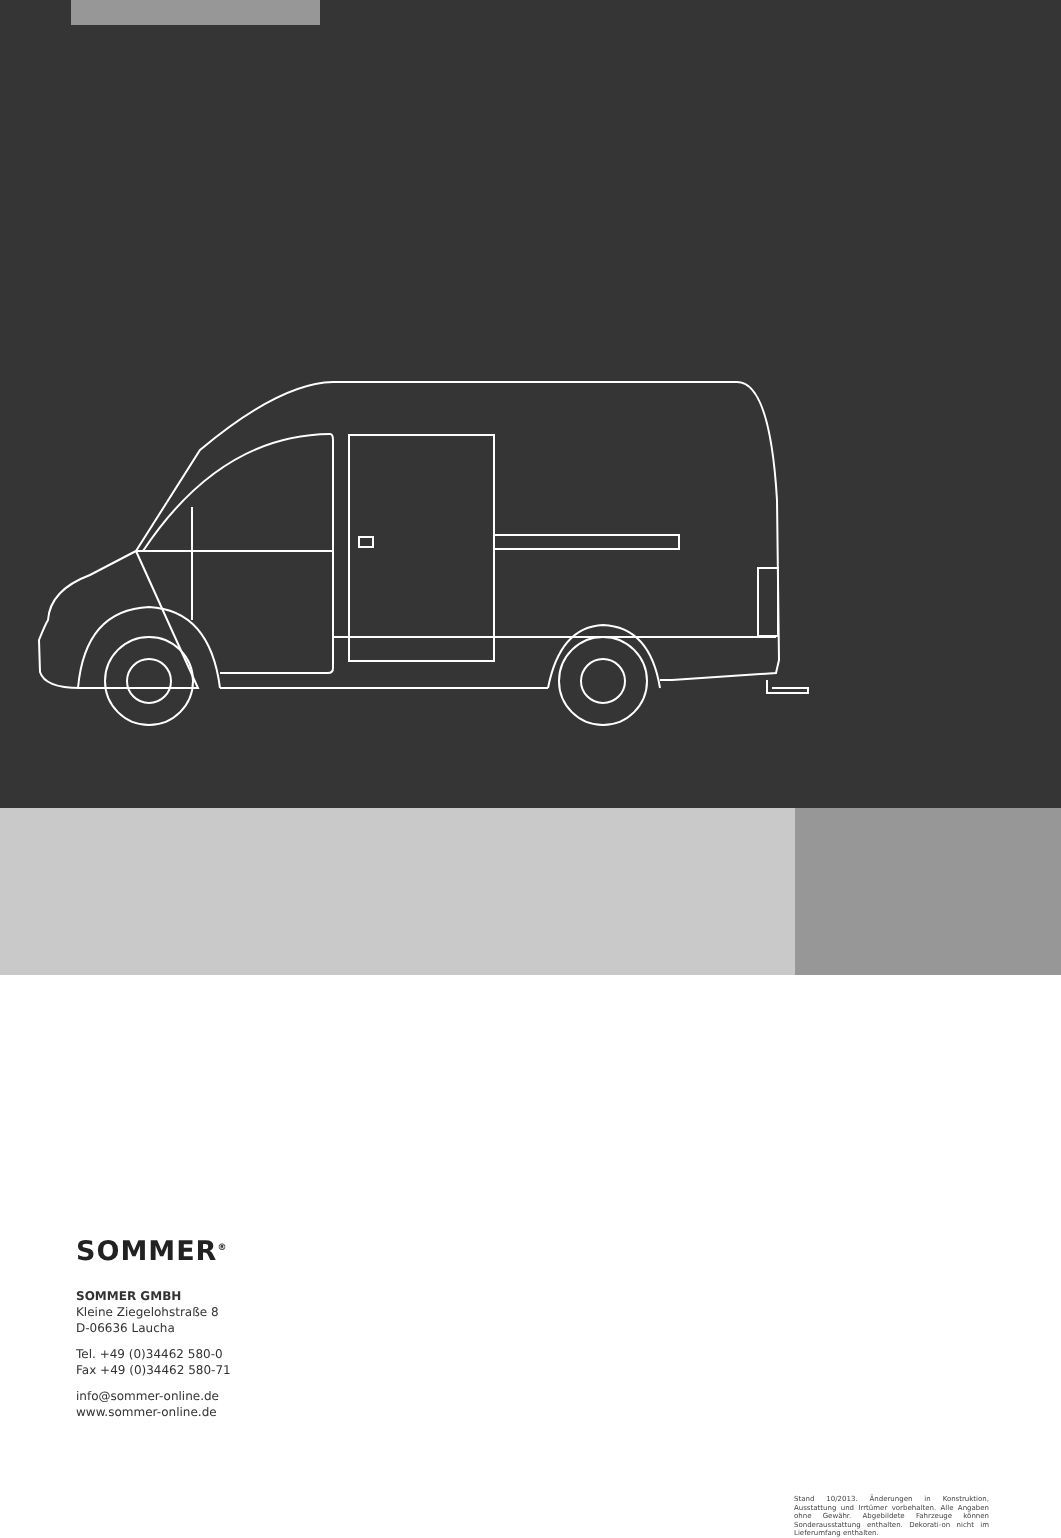SOMMER<sup>®</sup>
SOMMER GMBH
Kleine Ziegelohstraße 8
D-06636 Laucha
Tel. +49 (0)34462 580-0
Fax +49 (0)34462 580-71
info@sommer-online.de
www.sommer-online.de
Stand 10/2013. Änderungen in Konstruktion, Ausstattung und Irrtümer vorbehalten. Alle Angaben ohne Gewähr. Abgebildete Fahrzeuge können Sonderausstattung enthalten. Dekorati-on nicht im Lieferumfang enthalten.